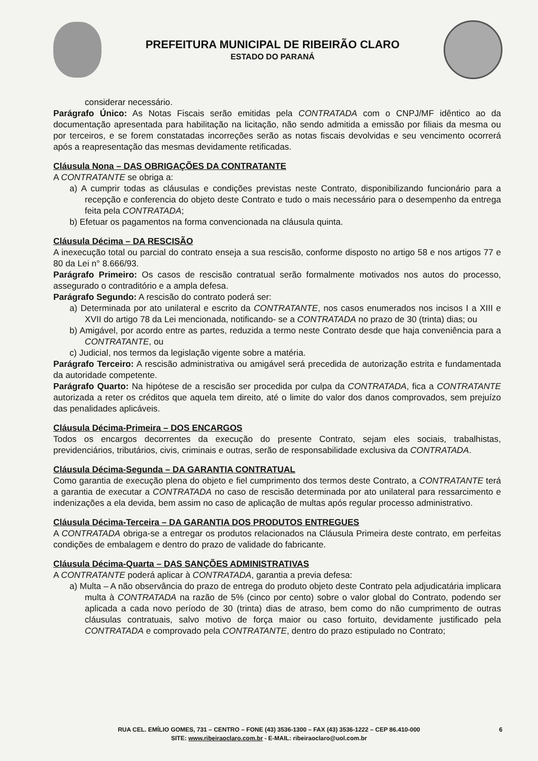PREFEITURA MUNICIPAL DE RIBEIRÃO CLARO
ESTADO DO PARANÁ
considerar necessário.
Parágrafo Único: As Notas Fiscais serão emitidas pela CONTRATADA com o CNPJ/MF idêntico ao da documentação apresentada para habilitação na licitação, não sendo admitida a emissão por filiais da mesma ou por terceiros, e se forem constatadas incorreções serão as notas fiscais devolvidas e seu vencimento ocorrerá após a reapresentação das mesmas devidamente retificadas.
Cláusula Nona – DAS OBRIGAÇÕES DA CONTRATANTE
A CONTRATANTE se obriga a:
a) A cumprir todas as cláusulas e condições previstas neste Contrato, disponibilizando funcionário para a recepção e conferencia do objeto deste Contrato e tudo o mais necessário para o desempenho da entrega feita pela CONTRATADA;
b) Efetuar os pagamentos na forma convencionada na cláusula quinta.
Cláusula Décima – DA RESCISÃO
A inexecução total ou parcial do contrato enseja a sua rescisão, conforme disposto no artigo 58 e nos artigos 77 e 80 da Lei n° 8.666/93.
Parágrafo Primeiro: Os casos de rescisão contratual serão formalmente motivados nos autos do processo, assegurado o contraditório e a ampla defesa.
Parágrafo Segundo: A rescisão do contrato poderá ser:
a) Determinada por ato unilateral e escrito da CONTRATANTE, nos casos enumerados nos incisos I a XIII e XVII do artigo 78 da Lei mencionada, notificando- se a CONTRATADA no prazo de 30 (trinta) dias; ou
b) Amigável, por acordo entre as partes, reduzida a termo neste Contrato desde que haja conveniência para a CONTRATANTE, ou
c) Judicial, nos termos da legislação vigente sobre a matéria.
Parágrafo Terceiro: A rescisão administrativa ou amigável será precedida de autorização estrita e fundamentada da autoridade competente.
Parágrafo Quarto: Na hipótese de a rescisão ser procedida por culpa da CONTRATADA, fica a CONTRATANTE autorizada a reter os créditos que aquela tem direito, até o limite do valor dos danos comprovados, sem prejuízo das penalidades aplicáveis.
Cláusula Décima-Primeira – DOS ENCARGOS
Todos os encargos decorrentes da execução do presente Contrato, sejam eles sociais, trabalhistas, previdenciários, tributários, civis, criminais e outras, serão de responsabilidade exclusiva da CONTRATADA.
Cláusula Décima-Segunda – DA GARANTIA CONTRATUAL
Como garantia de execução plena do objeto e fiel cumprimento dos termos deste Contrato, a CONTRATANTE terá a garantia de executar a CONTRATADA no caso de rescisão determinada por ato unilateral para ressarcimento e indenizações a ela devida, bem assim no caso de aplicação de multas após regular processo administrativo.
Cláusula Décima-Terceira – DA GARANTIA DOS PRODUTOS ENTREGUES
A CONTRATADA obriga-se a entregar os produtos relacionados na Cláusula Primeira deste contrato, em perfeitas condições de embalagem e dentro do prazo de validade do fabricante.
Cláusula Décima-Quarta – DAS SANÇÕES ADMINISTRATIVAS
A CONTRATANTE poderá aplicar à CONTRATADA, garantia a previa defesa:
a) Multa – A não observância do prazo de entrega do produto objeto deste Contrato pela adjudicatária implicara multa à CONTRATADA na razão de 5% (cinco por cento) sobre o valor global do Contrato, podendo ser aplicada a cada novo período de 30 (trinta) dias de atraso, bem como do não cumprimento de outras cláusulas contratuais, salvo motivo de força maior ou caso fortuito, devidamente justificado pela CONTRATADA e comprovado pela CONTRATANTE, dentro do prazo estipulado no Contrato;
RUA CEL. EMÍLIO GOMES, 731 – CENTRO – FONE (43) 3536-1300 – FAX (43) 3536-1222 – CEP 86.410-000
SITE: www.ribeiraoclaro.com.br - E-MAIL: ribeiraoclaro@uol.com.br
6